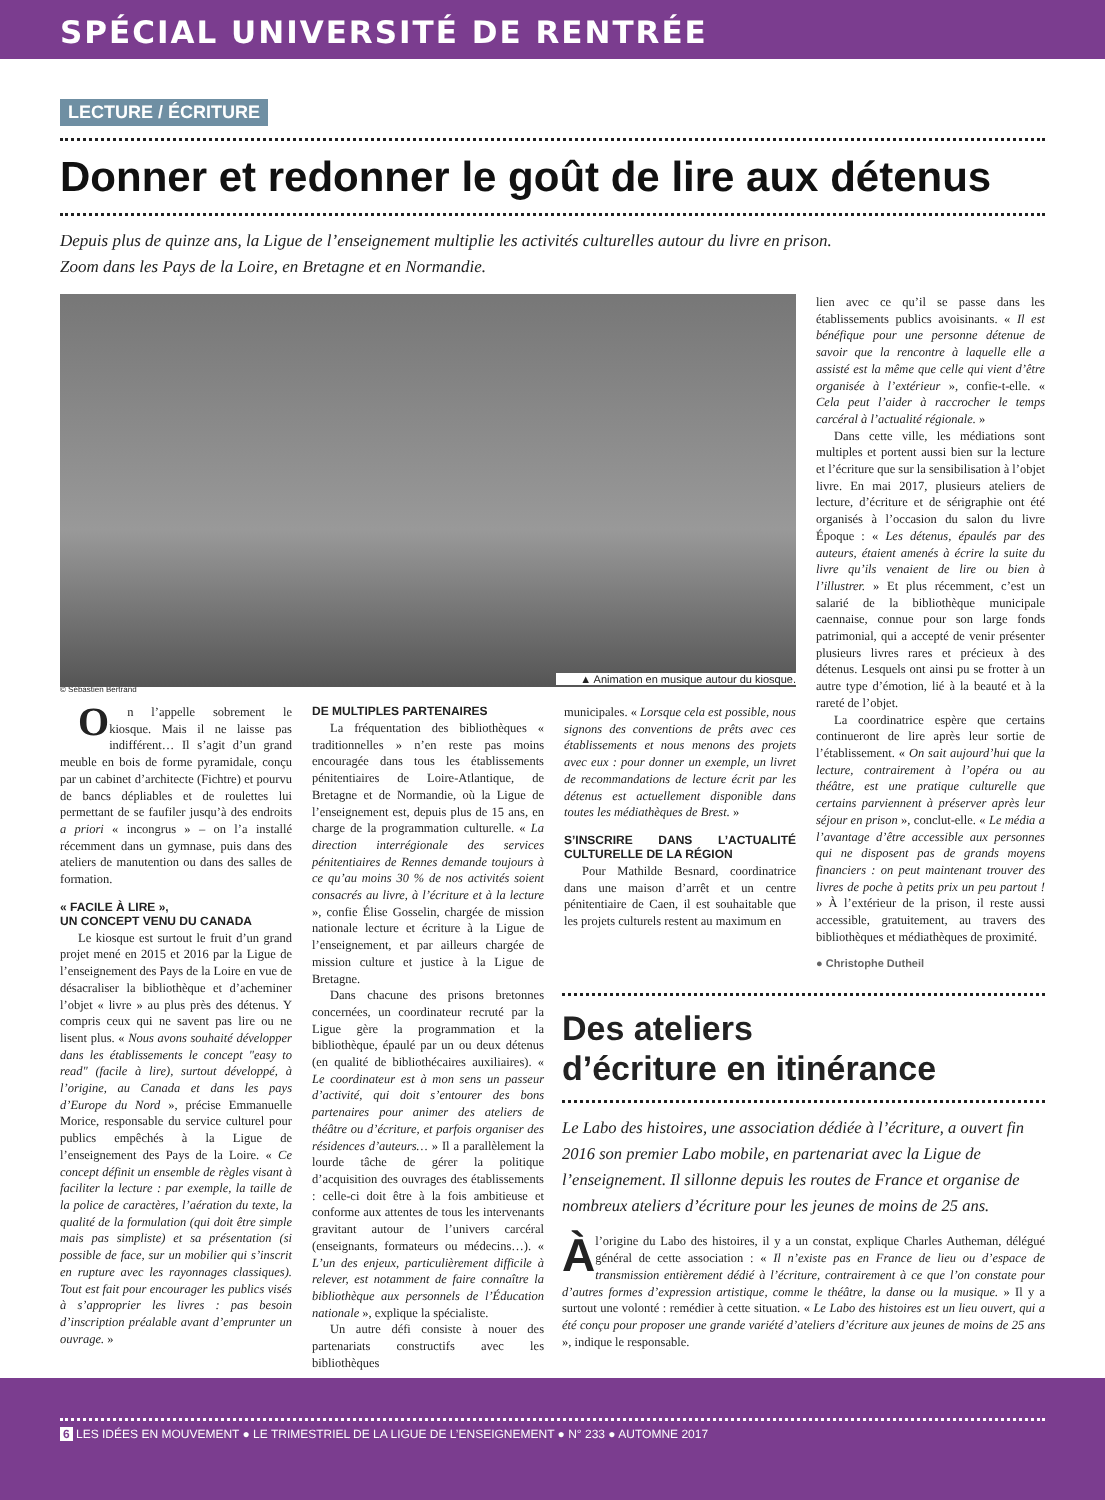SPÉCIAL UNIVERSITÉ DE RENTRÉE
LECTURE / ÉCRITURE
Donner et redonner le goût de lire aux détenus
Depuis plus de quinze ans, la Ligue de l’enseignement multiplie les activités culturelles autour du livre en prison.
Zoom dans les Pays de la Loire, en Bretagne et en Normandie.
▲ Animation en musique autour du kiosque.
© Sébastien Bertrand
On l’appelle sobrement le kiosque. Mais il ne laisse pas indifférent… Il s’agit d’un grand meuble en bois de forme pyramidale, conçu par un cabinet d’architecte (Fichtre) et pourvu de bancs dépliables et de roulettes lui permettant de se faufiler jusqu’à des endroits a priori « incongrus » – on l’a installé récemment dans un gymnase, puis dans des ateliers de manutention ou dans des salles de formation.
« FACILE À LIRE »,
UN CONCEPT VENU DU CANADA
Le kiosque est surtout le fruit d’un grand projet mené en 2015 et 2016 par la Ligue de l’enseignement des Pays de la Loire en vue de désacraliser la bibliothèque et d’acheminer l’objet « livre » au plus près des détenus. Y compris ceux qui ne savent pas lire ou ne lisent plus. « Nous avons souhaité développer dans les établissements le concept "easy to read" (facile à lire), surtout développé, à l’origine, au Canada et dans les pays d’Europe du Nord », précise Emmanuelle Morice, responsable du service culturel pour publics empêchés à la Ligue de l’enseignement des Pays de la Loire. « Ce concept définit un ensemble de règles visant à faciliter la lecture : par exemple, la taille de la police de caractères, l’aération du texte, la qualité de la formulation (qui doit être simple mais pas simpliste) et sa présentation (si possible de face, sur un mobilier qui s’inscrit en rupture avec les rayonnages classiques). Tout est fait pour encourager les publics visés à s’approprier les livres : pas besoin d’inscription préalable avant d’emprunter un ouvrage. »
DE MULTIPLES PARTENAIRES
La fréquentation des bibliothèques « traditionnelles » n’en reste pas moins encouragée dans tous les établissements pénitentiaires de Loire-Atlantique, de Bretagne et de Normandie, où la Ligue de l’enseignement est, depuis plus de 15 ans, en charge de la programmation culturelle. « La direction interrégionale des services pénitentiaires de Rennes demande toujours à ce qu’au moins 30 % de nos activités soient consacrés au livre, à l’écriture et à la lecture », confie Élise Gosselin, chargée de mission nationale lecture et écriture à la Ligue de l’enseignement, et par ailleurs chargée de mission culture et justice à la Ligue de Bretagne.
Dans chacune des prisons bretonnes concernées, un coordinateur recruté par la Ligue gère la programmation et la bibliothèque, épaulé par un ou deux détenus (en qualité de bibliothécaires auxiliaires). « Le coordinateur est à mon sens un passeur d’activité, qui doit s’entourer des bons partenaires pour animer des ateliers de théâtre ou d’écriture, et parfois organiser des résidences d’auteurs… » Il a parallèlement la lourde tâche de gérer la politique d’acquisition des ouvrages des établissements : celle-ci doit être à la fois ambitieuse et conforme aux attentes de tous les intervenants gravitant autour de l’univers carcéral (enseignants, formateurs ou médecins…). « L’un des enjeux, particulièrement difficile à relever, est notamment de faire connaître la bibliothèque aux personnels de l’Éducation nationale », explique la spécialiste.
Un autre défi consiste à nouer des partenariats constructifs avec les bibliothèques
municipales. « Lorsque cela est possible, nous signons des conventions de prêts avec ces établissements et nous menons des projets avec eux : pour donner un exemple, un livret de recommandations de lecture écrit par les détenus est actuellement disponible dans toutes les médiathèques de Brest. »
S’INSCRIRE DANS L’ACTUALITÉ CULTURELLE DE LA RÉGION
Pour Mathilde Besnard, coordinatrice dans une maison d’arrêt et un centre pénitentiaire de Caen, il est souhaitable que les projets culturels restent au maximum en
lien avec ce qu’il se passe dans les établissements publics avoisinants. « Il est bénéfique pour une personne détenue de savoir que la rencontre à laquelle elle a assisté est la même que celle qui vient d’être organisée à l’extérieur », confie-t-elle. « Cela peut l’aider à raccrocher le temps carcéral à l’actualité régionale. »
Dans cette ville, les médiations sont multiples et portent aussi bien sur la lecture et l’écriture que sur la sensibilisation à l’objet livre. En mai 2017, plusieurs ateliers de lecture, d’écriture et de sérigraphie ont été organisés à l’occasion du salon du livre Époque : « Les détenus, épaulés par des auteurs, étaient amenés à écrire la suite du livre qu’ils venaient de lire ou bien à l’illustrer. » Et plus récemment, c’est un salarié de la bibliothèque municipale caennaise, connue pour son large fonds patrimonial, qui a accepté de venir présenter plusieurs livres rares et précieux à des détenus. Lesquels ont ainsi pu se frotter à un autre type d’émotion, lié à la beauté et à la rareté de l’objet.
La coordinatrice espère que certains continueront de lire après leur sortie de l’établissement. « On sait aujourd’hui que la lecture, contrairement à l’opéra ou au théâtre, est une pratique culturelle que certains parviennent à préserver après leur séjour en prison », conclut-elle. « Le média a l’avantage d’être accessible aux personnes qui ne disposent pas de grands moyens financiers : on peut maintenant trouver des livres de poche à petits prix un peu partout ! » À l’extérieur de la prison, il reste aussi accessible, gratuitement, au travers des bibliothèques et médiathèques de proximité.
● Christophe Dutheil
Des ateliers
d’écriture en itinérance
Le Labo des histoires, une association dédiée à l’écriture, a ouvert fin 2016 son premier Labo mobile, en partenariat avec la Ligue de l’enseignement. Il sillonne depuis les routes de France et organise de nombreux ateliers d’écriture pour les jeunes de moins de 25 ans.
À l’origine du Labo des histoires, il y a un constat, explique Charles Autheman, délégué général de cette association : « Il n’existe pas en France de lieu ou d’espace de transmission entièrement dédié à l’écriture, contrairement à ce que l’on constate pour d’autres formes d’expression artistique, comme le théâtre, la danse ou la musique. » Il y a surtout une volonté : remédier à cette situation. « Le Labo des histoires est un lieu ouvert, qui a été conçu pour proposer une grande variété d’ateliers d’écriture aux jeunes de moins de 25 ans », indique le responsable.
6 LES IDÉES EN MOUVEMENT ● LE TRIMESTRIEL DE LA LIGUE DE L’ENSEIGNEMENT ● N° 233 ● AUTOMNE 2017